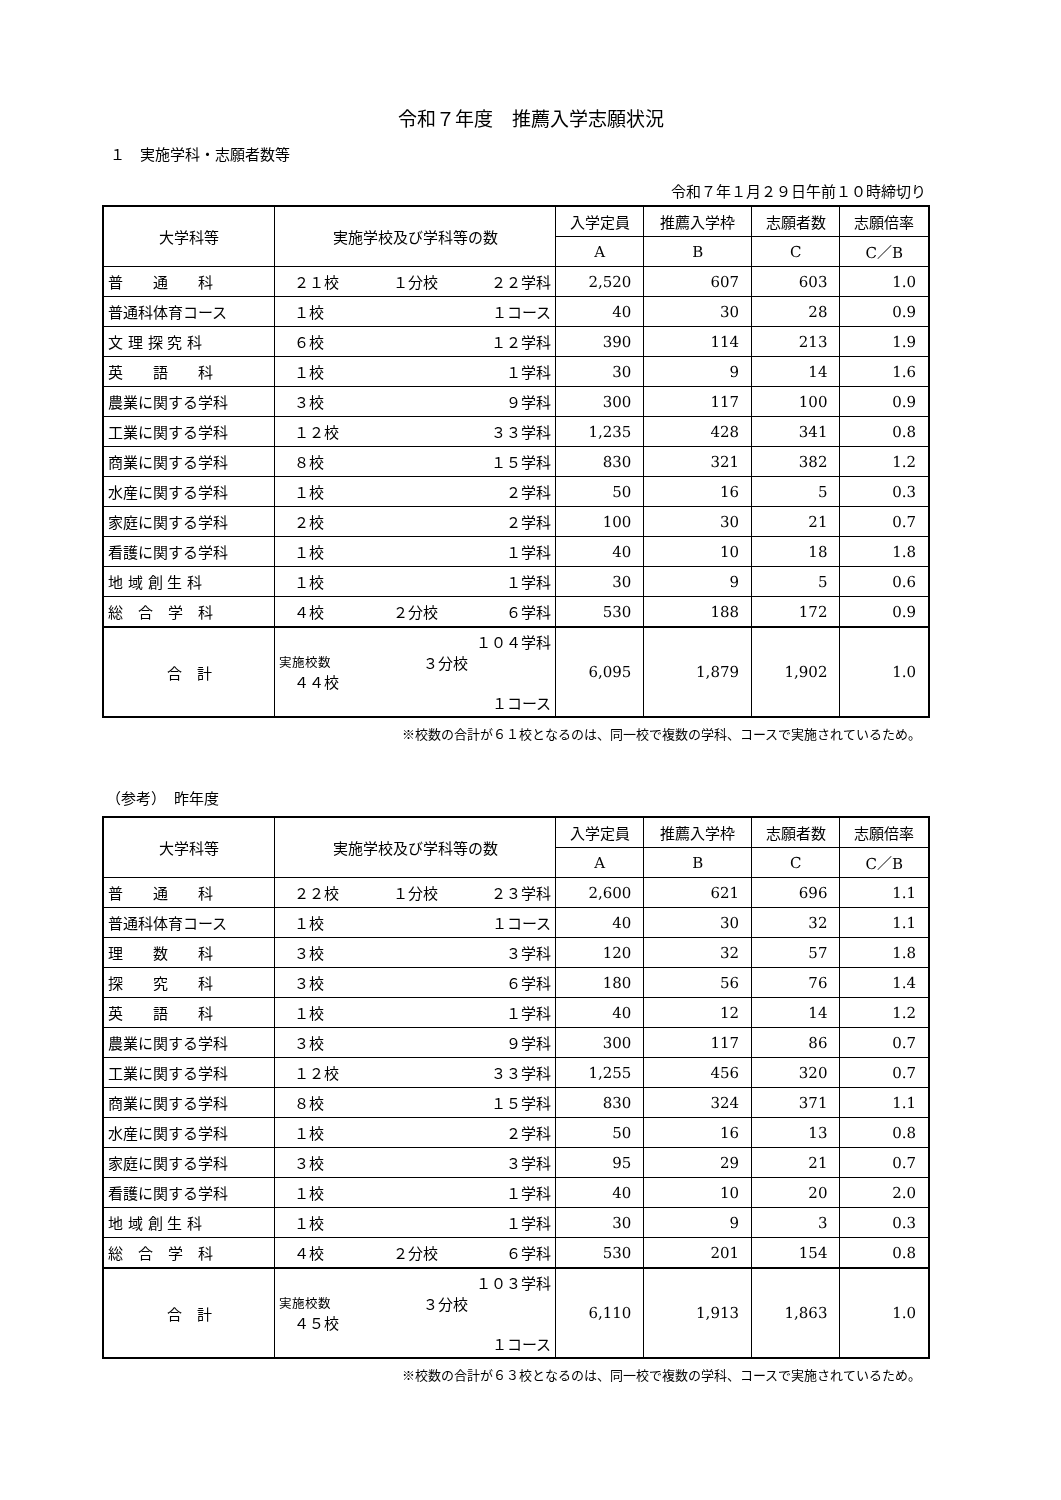令和７年度　推薦入学志願状況
１　実施学科・志願者数等
令和７年１月２９日午前１０時締切り
| 大学科等 | 実施学校及び学科等の数 | 入学定員 | 推薦入学枠 | 志願者数 | 志願倍率 |
| --- | --- | --- | --- | --- | --- |
| | | A | B | C | C／B |
| 普 通 科 | ２１校 １分校 ２２学科 | 2,520 | 607 | 603 | 1.0 |
| 普通科体育コース | １校 １コース | 40 | 30 | 28 | 0.9 |
| 文 理 探 究 科 | ６校 １２学科 | 390 | 114 | 213 | 1.9 |
| 英 語 科 | １校 １学科 | 30 | 9 | 14 | 1.6 |
| 農業に関する学科 | ３校 ９学科 | 300 | 117 | 100 | 0.9 |
| 工業に関する学科 | １２校 ３３学科 | 1,235 | 428 | 341 | 0.8 |
| 商業に関する学科 | ８校 １５学科 | 830 | 321 | 382 | 1.2 |
| 水産に関する学科 | １校 ２学科 | 50 | 16 | 5 | 0.3 |
| 家庭に関する学科 | ２校 ２学科 | 100 | 30 | 21 | 0.7 |
| 看護に関する学科 | １校 １学科 | 40 | 10 | 18 | 1.8 |
| 地 域 創 生 科 | １校 １学科 | 30 | 9 | 5 | 0.6 |
| 総 合 学 科 | ４校 ２分校 ６学科 | 530 | 188 | 172 | 0.9 |
| 合 計 | １０４学科 実施校数 ４４校 ３分校 １コース | 6,095 | 1,879 | 1,902 | 1.0 |
※校数の合計が６１校となるのは、同一校で複数の学科、コースで実施されているため。
（参考）　昨年度
| 大学科等 | 実施学校及び学科等の数 | 入学定員 | 推薦入学枠 | 志願者数 | 志願倍率 |
| --- | --- | --- | --- | --- | --- |
| | | A | B | C | C／B |
| 普 通 科 | ２２校 １分校 ２３学科 | 2,600 | 621 | 696 | 1.1 |
| 普通科体育コース | １校 １コース | 40 | 30 | 32 | 1.1 |
| 理 数 科 | ３校 ３学科 | 120 | 32 | 57 | 1.8 |
| 探 究 科 | ３校 ６学科 | 180 | 56 | 76 | 1.4 |
| 英 語 科 | １校 １学科 | 40 | 12 | 14 | 1.2 |
| 農業に関する学科 | ３校 ９学科 | 300 | 117 | 86 | 0.7 |
| 工業に関する学科 | １２校 ３３学科 | 1,255 | 456 | 320 | 0.7 |
| 商業に関する学科 | ８校 １５学科 | 830 | 324 | 371 | 1.1 |
| 水産に関する学科 | １校 ２学科 | 50 | 16 | 13 | 0.8 |
| 家庭に関する学科 | ３校 ３学科 | 95 | 29 | 21 | 0.7 |
| 看護に関する学科 | １校 １学科 | 40 | 10 | 20 | 2.0 |
| 地 域 創 生 科 | １校 １学科 | 30 | 9 | 3 | 0.3 |
| 総 合 学 科 | ４校 ２分校 ６学科 | 530 | 201 | 154 | 0.8 |
| 合 計 | １０３学科 実施校数 ４５校 ３分校 １コース | 6,110 | 1,913 | 1,863 | 1.0 |
※校数の合計が６３校となるのは、同一校で複数の学科、コースで実施されているため。